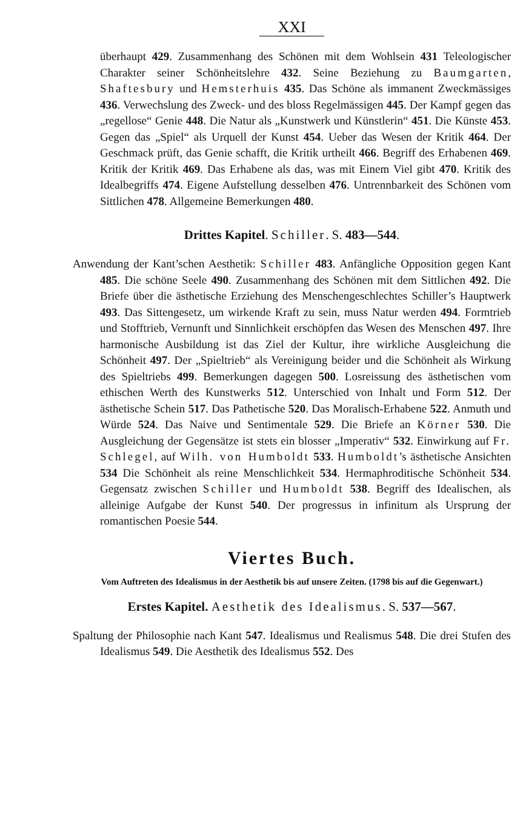XXI
überhaupt 429. Zusammenhang des Schönen mit dem Wohlsein 431 Teleologischer Charakter seiner Schönheitslehre 432. Seine Beziehung zu Baumgarten, Shaftesbury und Hemsterhuis 435. Das Schöne als immanent Zweckmässiges 436. Verwechslung des Zweck- und des bloss Regelmässigen 445. Der Kampf gegen das „regellose“ Genie 448. Die Natur als „Kunstwerk und Künstlerin“ 451. Die Künste 453. Gegen das „Spiel“ als Urquell der Kunst 454. Ueber das Wesen der Kritik 464. Der Geschmack prüft, das Genie schafft, die Kritik urtheilt 466. Begriff des Erhabenen 469. Kritik der Kritik 469. Das Erhabene als das, was mit Einem Viel gibt 470. Kritik des Idealbegriffs 474. Eigene Aufstellung desselben 476. Untrennbarkeit des Schönen vom Sittlichen 478. Allgemeine Bemerkungen 480.
Drittes Kapitel. Schiller. S. 483—544.
Anwendung der Kant’schen Aesthetik: Schiller 483. Anfängliche Opposition gegen Kant 485. Die schöne Seele 490. Zusammenhang des Schönen mit dem Sittlichen 492. Die Briefe über die ästhetische Erziehung des Menschengeschlechtes Schiller’s Hauptwerk 493. Das Sittengesetz, um wirkende Kraft zu sein, muss Natur werden 494. Formtrieb und Stofftrieb, Vernunft und Sinnlichkeit erschöpfen das Wesen des Menschen 497. Ihre harmonische Ausbildung ist das Ziel der Kultur, ihre wirkliche Ausgleichung die Schönheit 497. Der „Spieltrieb“ als Vereinigung beider und die Schönheit als Wirkung des Spieltriebs 499. Bemerkungen dagegen 500. Losreissung des ästhetischen vom ethischen Werth des Kunstwerks 512. Unterschied von Inhalt und Form 512. Der ästhetische Schein 517. Das Pathetische 520. Das Moralisch-Erhabene 522. Anmuth und Würde 524. Das Naive und Sentimentale 529. Die Briefe an Körner 530. Die Ausgleichung der Gegensätze ist stets ein blosser „Imperativ“ 532. Einwirkung auf Fr. Schlegel, auf Wilh. von Humboldt 533. Humboldt’s ästhetische Ansichten 534 Die Schönheit als reine Menschlichkeit 534. Hermaphroditische Schönheit 534. Gegensatz zwischen Schiller und Humboldt 538. Begriff des Idealischen, als alleinige Aufgabe der Kunst 540. Der progressus in infinitum als Ursprung der romantischen Poesie 544.
Viertes Buch.
Vom Auftreten des Idealismus in der Aesthetik bis auf unsere Zeiten. (1798 bis auf die Gegenwart.)
Erstes Kapitel. Aesthetik des Idealismus. S. 537—567.
Spaltung der Philosophie nach Kant 547. Idealismus und Realismus 548. Die drei Stufen des Idealismus 549. Die Aesthetik des Idealismus 552. Des